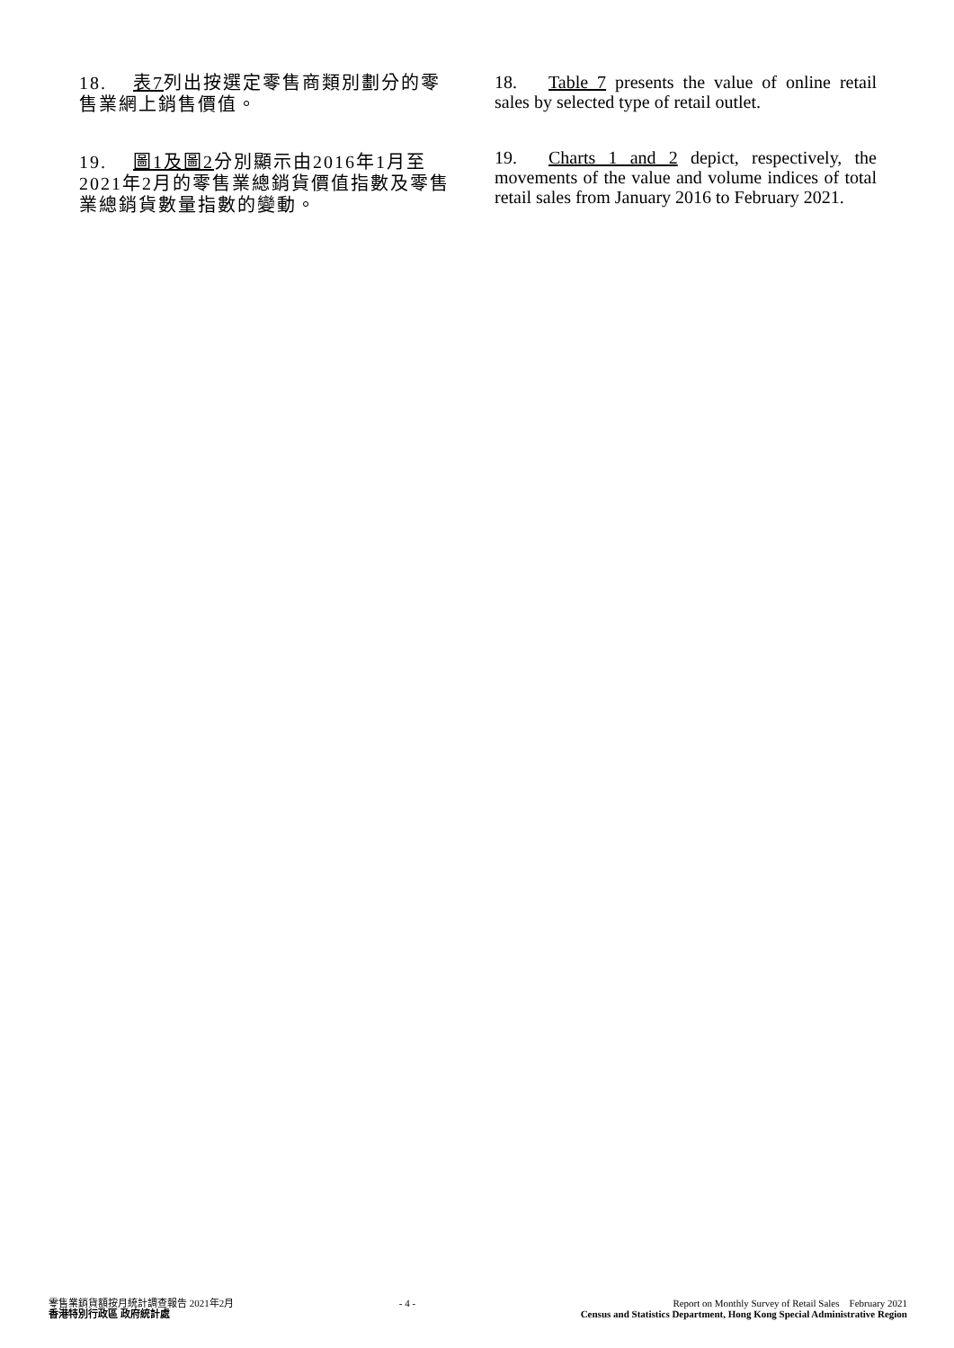18. 表7列出按選定零售商類別劃分的零售業網上銷售價值。
19. 圖1及圖2分別顯示由2016年1月至2021年2月的零售業總銷貨價值指數及零售業總銷貨數量指數的變動。
18. Table 7 presents the value of online retail sales by selected type of retail outlet.
19. Charts 1 and 2 depict, respectively, the movements of the value and volume indices of total retail sales from January 2016 to February 2021.
零售業銷貨額按月統計調查報告 2021年2月
香港特別行政區 政府統計處
- 4 - Report on Monthly Survey of Retail Sales February 2021
Census and Statistics Department, Hong Kong Special Administrative Region